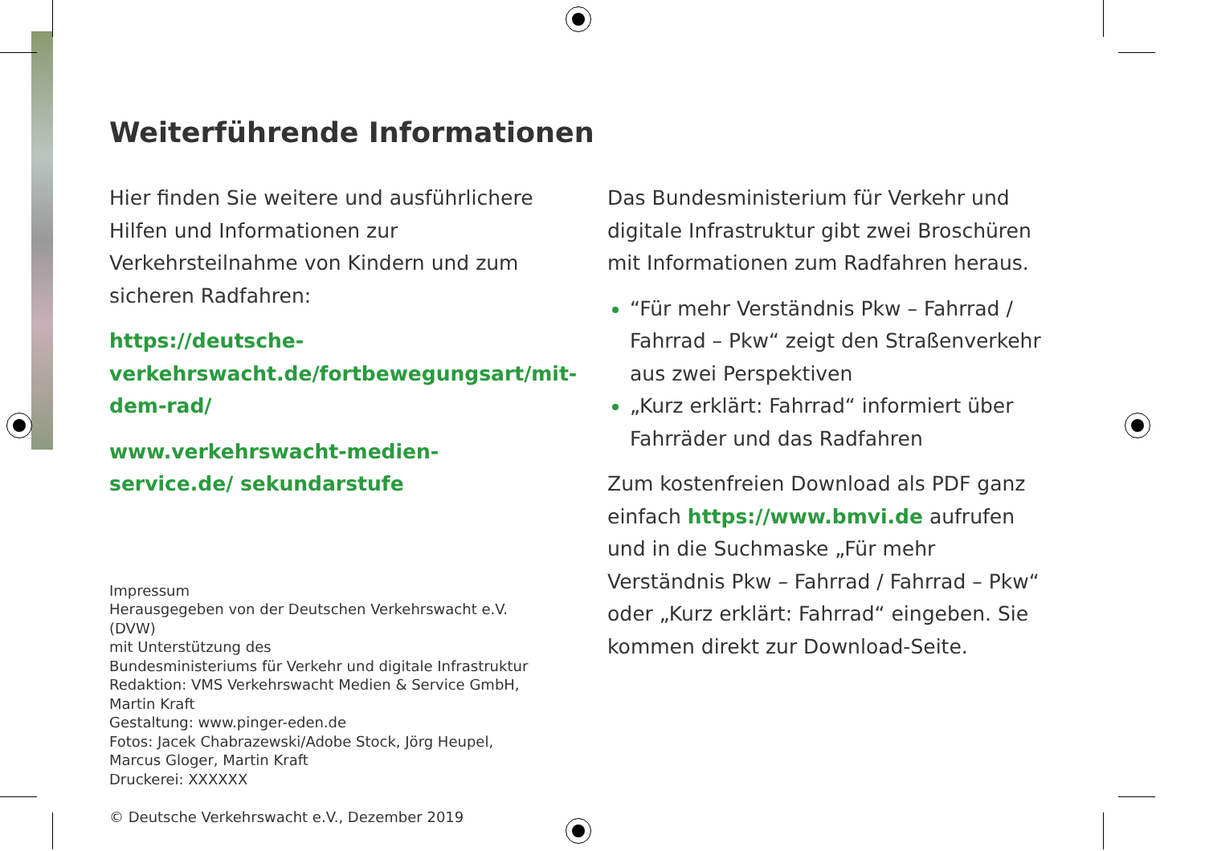Weiterführende Informationen
Hier finden Sie weitere und ausführlichere Hilfen und Informationen zur Verkehrsteilnahme von Kindern und zum sicheren Radfahren:
https://deutsche-verkehrswacht.de/fortbewegungsart/mit-dem-rad/
www.verkehrswacht-medien-service.de/ sekundarstufe
Impressum
Herausgegeben von der Deutschen Verkehrswacht e.V. (DVW)
mit Unterstützung des
Bundesministeriums für Verkehr und digitale Infrastruktur
Redaktion: VMS Verkehrswacht Medien & Service GmbH, Martin Kraft
Gestaltung: www.pinger-eden.de
Fotos: Jacek Chabrazewski/Adobe Stock, Jörg Heupel, Marcus Gloger, Martin Kraft
Druckerei: XXXXXX
© Deutsche Verkehrswacht e.V., Dezember 2019
Das Bundesministerium für Verkehr und digitale Infrastruktur gibt zwei Broschüren mit Informationen zum Radfahren heraus.
“Für mehr Verständnis Pkw – Fahrrad / Fahrrad – Pkw“ zeigt den Straßenverkehr aus zwei Perspektiven
„Kurz erklärt: Fahrrad“ informiert über Fahrräder und das Radfahren
Zum kostenfreien Download als PDF ganz einfach https://www.bmvi.de aufrufen und in die Suchmaske „Für mehr Verständnis Pkw – Fahrrad / Fahrrad – Pkw“ oder „Kurz erklärt: Fahrrad“ eingeben. Sie kommen direkt zur Download-Seite.